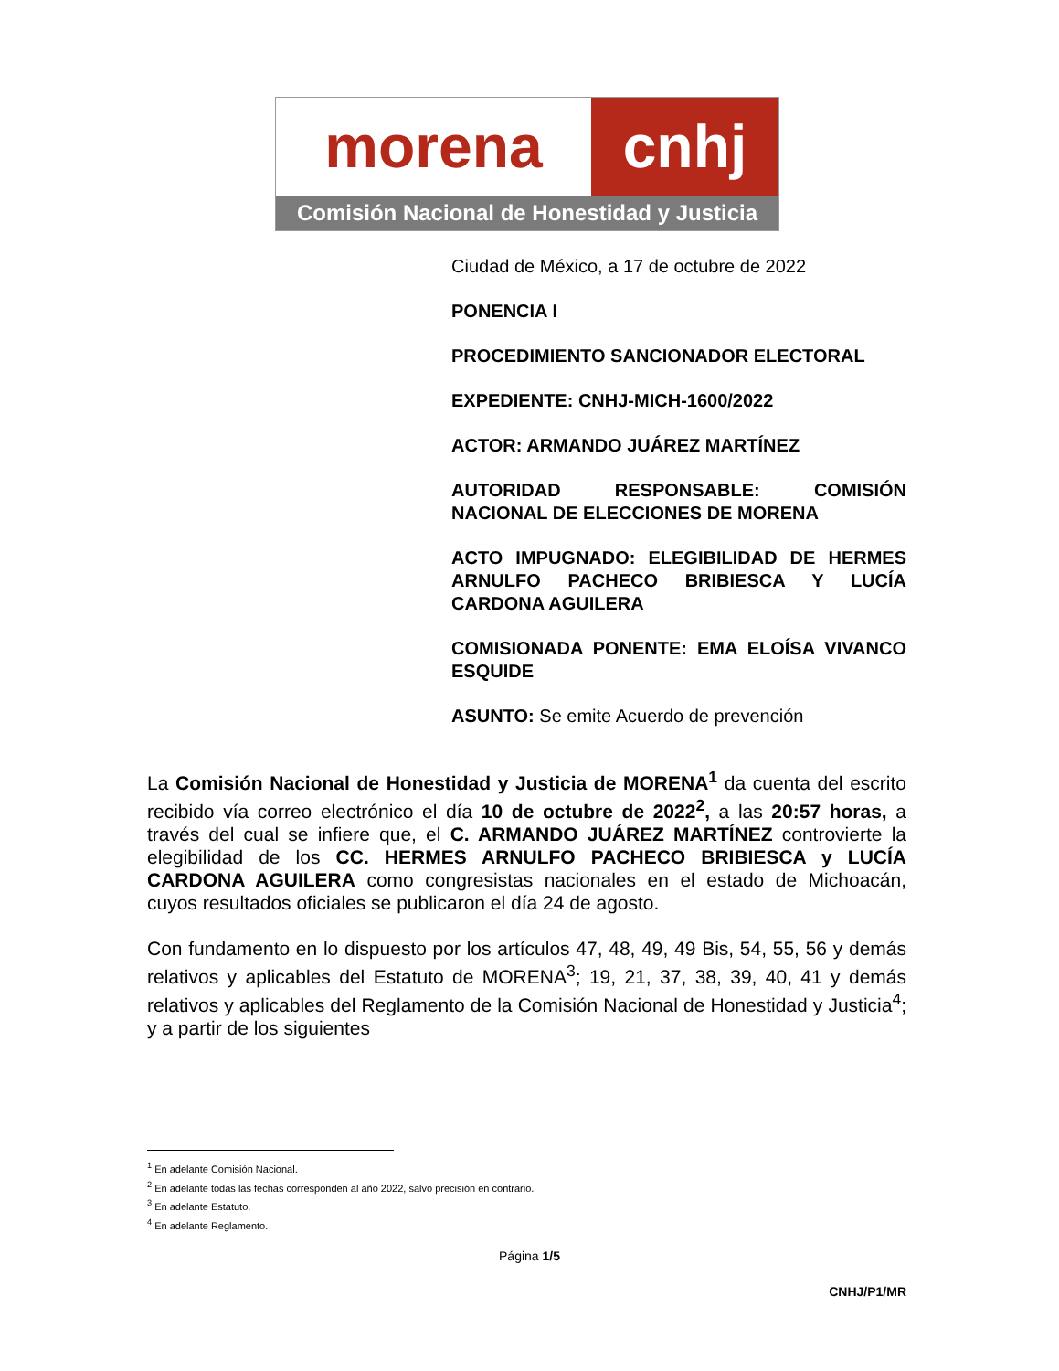morena cnhj
Comisión Nacional de Honestidad y Justicia
Ciudad de México, a 17 de octubre de 2022
PONENCIA I
PROCEDIMIENTO SANCIONADOR ELECTORAL
EXPEDIENTE: CNHJ-MICH-1600/2022
ACTOR: ARMANDO JUÁREZ MARTÍNEZ
AUTORIDAD RESPONSABLE: COMISIÓN NACIONAL DE ELECCIONES DE MORENA
ACTO IMPUGNADO: ELEGIBILIDAD DE HERMES ARNULFO PACHECO BRIBIESCA Y LUCÍA CARDONA AGUILERA
COMISIONADA PONENTE: EMA ELOÍSA VIVANCO ESQUIDE
ASUNTO: Se emite Acuerdo de prevención
La Comisión Nacional de Honestidad y Justicia de MORENA<sup>1</sup> da cuenta del escrito recibido vía correo electrónico el día 10 de octubre de 2022<sup>2</sup>, a las 20:57 horas, a través del cual se infiere que, el C. ARMANDO JUÁREZ MARTÍNEZ controvierte la elegibilidad de los CC. HERMES ARNULFO PACHECO BRIBIESCA y LUCÍA CARDONA AGUILERA como congresistas nacionales en el estado de Michoacán, cuyos resultados oficiales se publicaron el día 24 de agosto.
Con fundamento en lo dispuesto por los artículos 47, 48, 49, 49 Bis, 54, 55, 56 y demás relativos y aplicables del Estatuto de MORENA<sup>3</sup>; 19, 21, 37, 38, 39, 40, 41 y demás relativos y aplicables del Reglamento de la Comisión Nacional de Honestidad y Justicia<sup>4</sup>; y a partir de los siguientes
<sup>1</sup> En adelante Comisión Nacional.
<sup>2</sup> En adelante todas las fechas corresponden al año 2022, salvo precisión en contrario.
<sup>3</sup> En adelante Estatuto.
<sup>4</sup> En adelante Reglamento.
Página 1/5
CNHJ/P1/MR